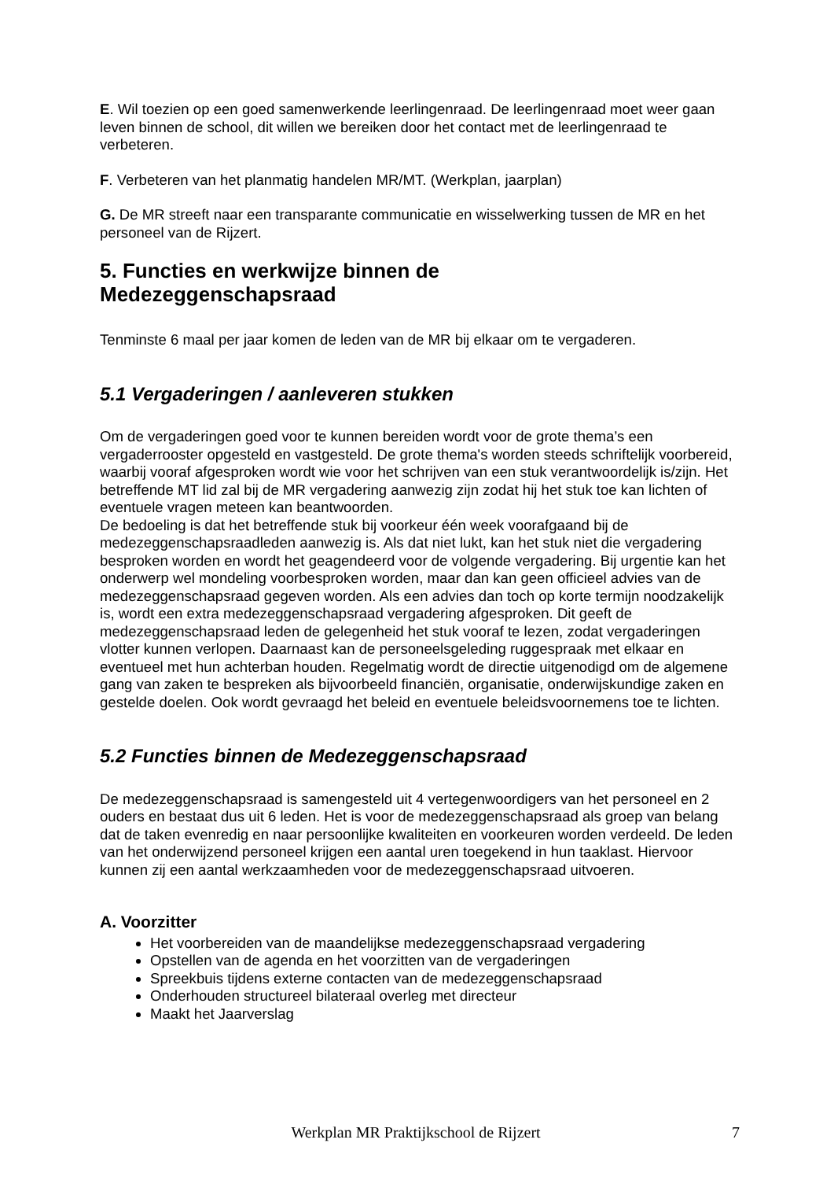E. Wil toezien op een goed samenwerkende leerlingenraad. De leerlingenraad moet weer gaan leven binnen de school, dit willen we bereiken door het contact met de leerlingenraad te verbeteren.
F. Verbeteren van het planmatig handelen MR/MT. (Werkplan, jaarplan)
G. De MR streeft naar een transparante communicatie en wisselwerking tussen de MR en het personeel van de Rijzert.
5. Functies en werkwijze binnen de
Medezeggenschapsraad
Tenminste 6 maal per jaar komen de leden van de MR bij elkaar om te vergaderen.
5.1 Vergaderingen / aanleveren stukken
Om de vergaderingen goed voor te kunnen bereiden wordt voor de grote thema’s een vergaderrooster opgesteld en vastgesteld. De grote thema's worden steeds schriftelijk voorbereid, waarbij vooraf afgesproken wordt wie voor het schrijven van een stuk verantwoordelijk is/zijn. Het betreffende MT lid zal bij de MR vergadering aanwezig zijn zodat hij het stuk toe kan lichten of eventuele vragen meteen kan beantwoorden.
De bedoeling is dat het betreffende stuk bij voorkeur één week voorafgaand bij de medezeggenschapsraadleden aanwezig is. Als dat niet lukt, kan het stuk niet die vergadering besproken worden en wordt het geagendeerd voor de volgende vergadering. Bij urgentie kan het onderwerp wel mondeling voorbesproken worden, maar dan kan geen officieel advies van de medezeggenschapsraad gegeven worden. Als een advies dan toch op korte termijn noodzakelijk is, wordt een extra medezeggenschapsraad vergadering afgesproken. Dit geeft de medezeggenschapsraad leden de gelegenheid het stuk vooraf te lezen, zodat vergaderingen vlotter kunnen verlopen. Daarnaast kan de personeelsgeleding ruggespraak met elkaar en eventueel met hun achterban houden. Regelmatig wordt de directie uitgenodigd om de algemene gang van zaken te bespreken als bijvoorbeeld financiën, organisatie, onderwijskundige zaken en gestelde doelen. Ook wordt gevraagd het beleid en eventuele beleidsvoornemens toe te lichten.
5.2 Functies binnen de Medezeggenschapsraad
De medezeggenschapsraad is samengesteld uit 4 vertegenwoordigers van het personeel en 2 ouders en bestaat dus uit 6 leden. Het is voor de medezeggenschapsraad als groep van belang dat de taken evenredig en naar persoonlijke kwaliteiten en voorkeuren worden verdeeld. De leden van het onderwijzend personeel krijgen een aantal uren toegekend in hun taaklast. Hiervoor kunnen zij een aantal werkzaamheden voor de medezeggenschapsraad uitvoeren.
A. Voorzitter
Het voorbereiden van de maandelijkse medezeggenschapsraad vergadering
Opstellen van de agenda en het voorzitten van de vergaderingen
Spreekbuis tijdens externe contacten van de medezeggenschapsraad
Onderhouden structureel bilateraal overleg met directeur
Maakt het Jaarverslag
Werkplan MR Praktijkschool de Rijzert 7